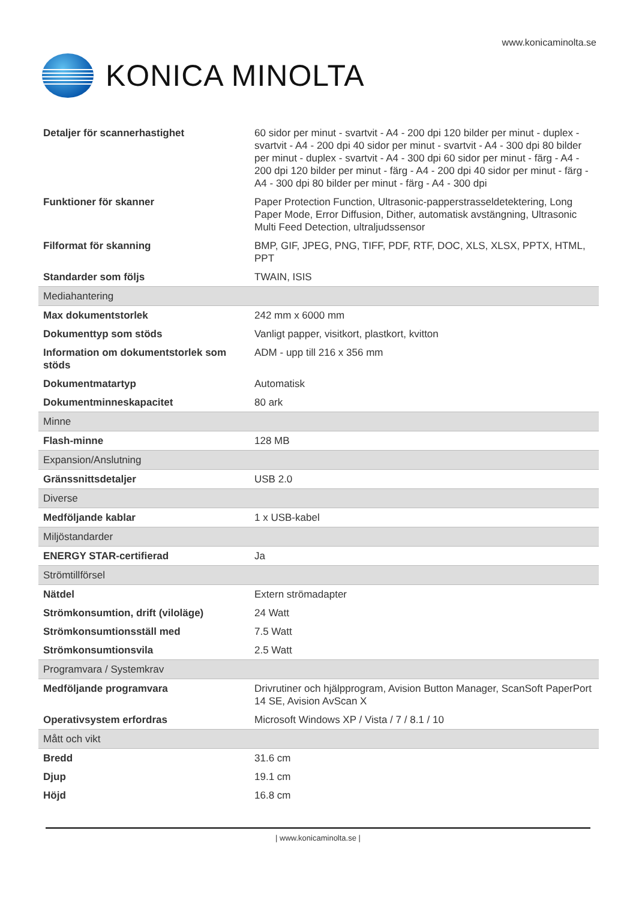www.konicaminolta.se
KONICA MINOLTA
| Detaljer för scannerhastighet | 60 sidor per minut - svartvit - A4 - 200 dpi 120 bilder per minut - duplex - svartvit - A4 - 200 dpi 40 sidor per minut - svartvit - A4 - 300 dpi 80 bilder per minut - duplex - svartvit - A4 - 300 dpi 60 sidor per minut - färg - A4 - 200 dpi 120 bilder per minut - färg - A4 - 200 dpi 40 sidor per minut - färg - A4 - 300 dpi 80 bilder per minut - färg - A4 - 300 dpi |
| Funktioner för skanner | Paper Protection Function, Ultrasonic-papperstrasseldetektering, Long Paper Mode, Error Diffusion, Dither, automatisk avstängning, Ultrasonic Multi Feed Detection, ultraljudssensor |
| Filformat för skanning | BMP, GIF, JPEG, PNG, TIFF, PDF, RTF, DOC, XLS, XLSX, PPTX, HTML, PPT |
| Standarder som följs | TWAIN, ISIS |
| Mediahantering | |
| Max dokumentstorlek | 242 mm x 6000 mm |
| Dokumenttyp som stöds | Vanligt papper, visitkort, plastkort, kvitton |
| Information om dokumentstorlek som stöds | ADM - upp till 216 x 356 mm |
| Dokumentmatartyp | Automatisk |
| Dokumentminneskapacitet | 80 ark |
| Minne | |
| Flash-minne | 128 MB |
| Expansion/Anslutning | |
| Gränssnittsdetaljer | USB 2.0 |
| Diverse | |
| Medföljande kablar | 1 x USB-kabel |
| Miljöstandarder | |
| ENERGY STAR-certifierad | Ja |
| Strömtillförsel | |
| Nätdel | Extern strömadapter |
| Strömkonsumtion, drift (viloläge) | 24 Watt |
| Strömkonsumtionsställ med | 7.5 Watt |
| Strömkonsumtionsvila | 2.5 Watt |
| Programvara / Systemkrav | |
| Medföljande programvara | Drivrutiner och hjälpprogram, Avision Button Manager, ScanSoft PaperPort 14 SE, Avision AvScan X |
| Operativsystem erfordras | Microsoft Windows XP / Vista / 7 / 8.1 / 10 |
| Mått och vikt | |
| Bredd | 31.6 cm |
| Djup | 19.1 cm |
| Höjd | 16.8 cm |
| www.konicaminolta.se |